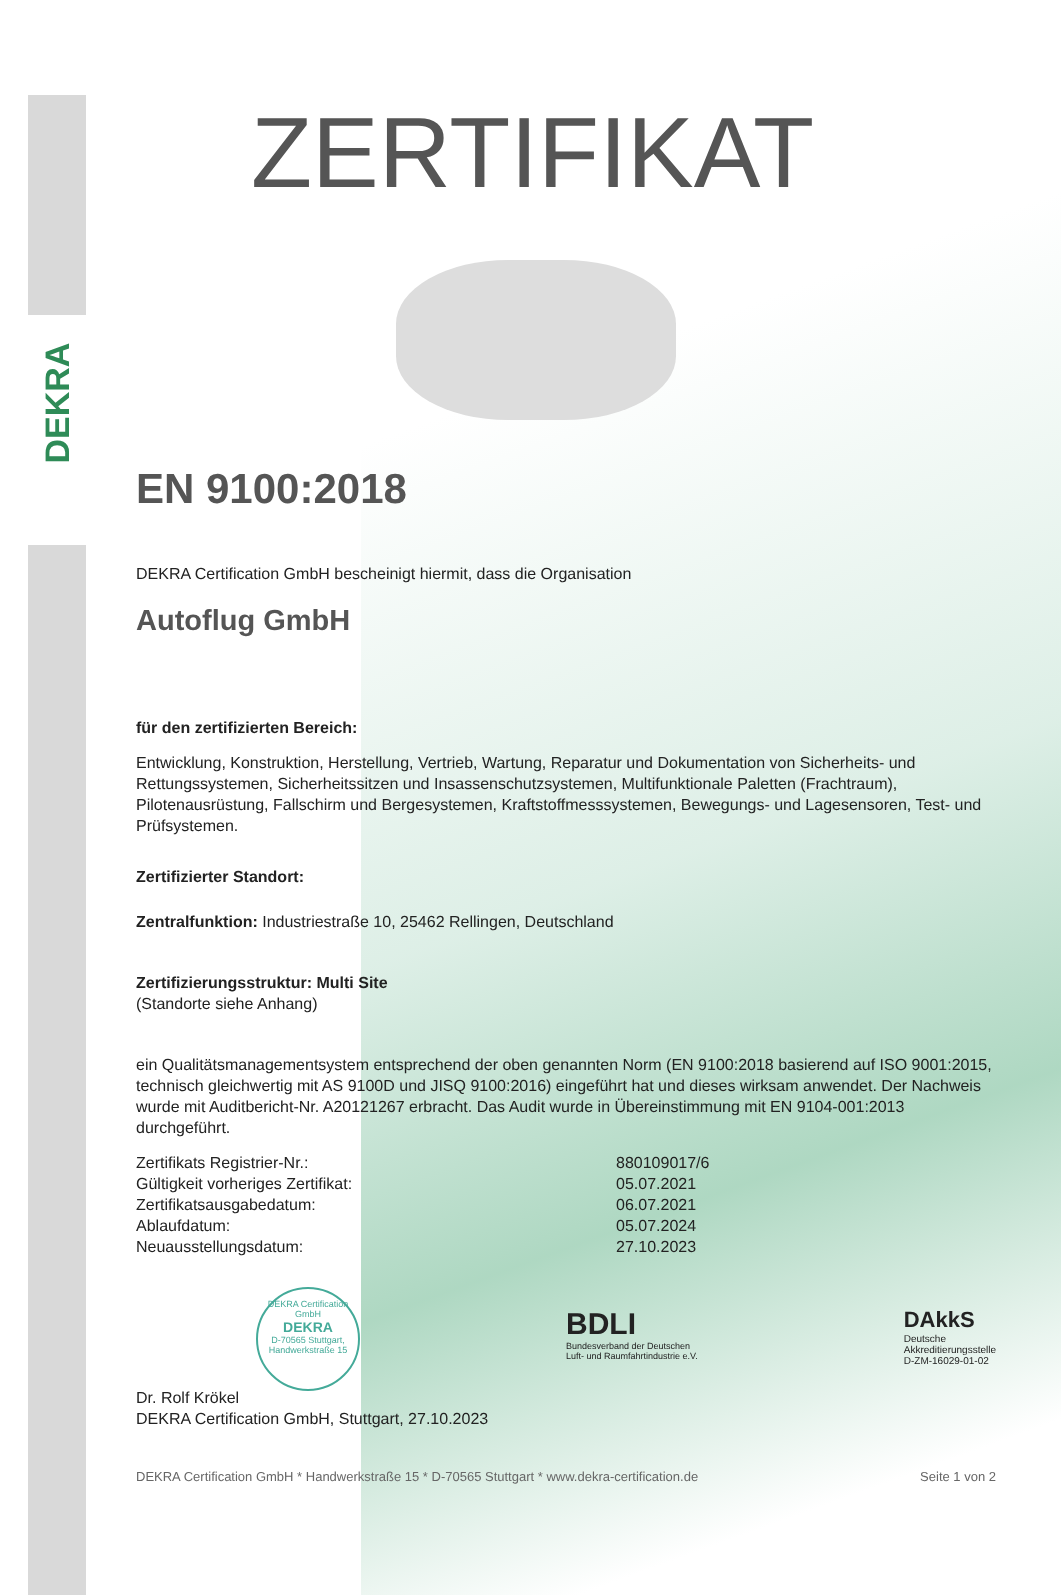DEKRA
ZERTIFIKAT
EN 9100:2018
DEKRA Certification GmbH bescheinigt hiermit, dass die Organisation
Autoflug GmbH
für den zertifizierten Bereich:
Entwicklung, Konstruktion, Herstellung, Vertrieb, Wartung, Reparatur und Dokumentation von Sicherheits- und Rettungssystemen, Sicherheitssitzen und Insassenschutzsystemen, Multifunktionale Paletten (Frachtraum), Pilotenausrüstung, Fallschirm und Bergesystemen, Kraftstoffmesssystemen, Bewegungs- und Lagesensoren, Test- und Prüfsystemen.
Zertifizierter Standort:
Zentralfunktion: Industriestraße 10, 25462 Rellingen, Deutschland
Zertifizierungsstruktur: Multi Site
(Standorte siehe Anhang)
ein Qualitätsmanagementsystem entsprechend der oben genannten Norm (EN 9100:2018 basierend auf ISO 9001:2015, technisch gleichwertig mit AS 9100D und JISQ 9100:2016) eingeführt hat und dieses wirksam anwendet. Der Nachweis wurde mit Auditbericht-Nr. A20121267 erbracht. Das Audit wurde in Übereinstimmung mit EN 9104-001:2013 durchgeführt.
| Zertifikats Registrier-Nr.: | 880109017/6 |
| Gültigkeit vorheriges Zertifikat: | 05.07.2021 |
| Zertifikatsausgabedatum: | 06.07.2021 |
| Ablaufdatum: | 05.07.2024 |
| Neuausstellungsdatum: | 27.10.2023 |
DEKRA Certification GmbH
DEKRA
D-70565 Stuttgart, Handwerkstraße 15
BDLI
Bundesverband der Deutschen
Luft- und Raumfahrtindustrie e.V.
DAkkS
Deutsche
Akkreditierungsstelle
D-ZM-16029-01-02
Dr. Rolf Krökel
DEKRA Certification GmbH, Stuttgart, 27.10.2023
DEKRA Certification GmbH * Handwerkstraße 15 * D-70565 Stuttgart * www.dekra-certification.de Seite 1 von 2